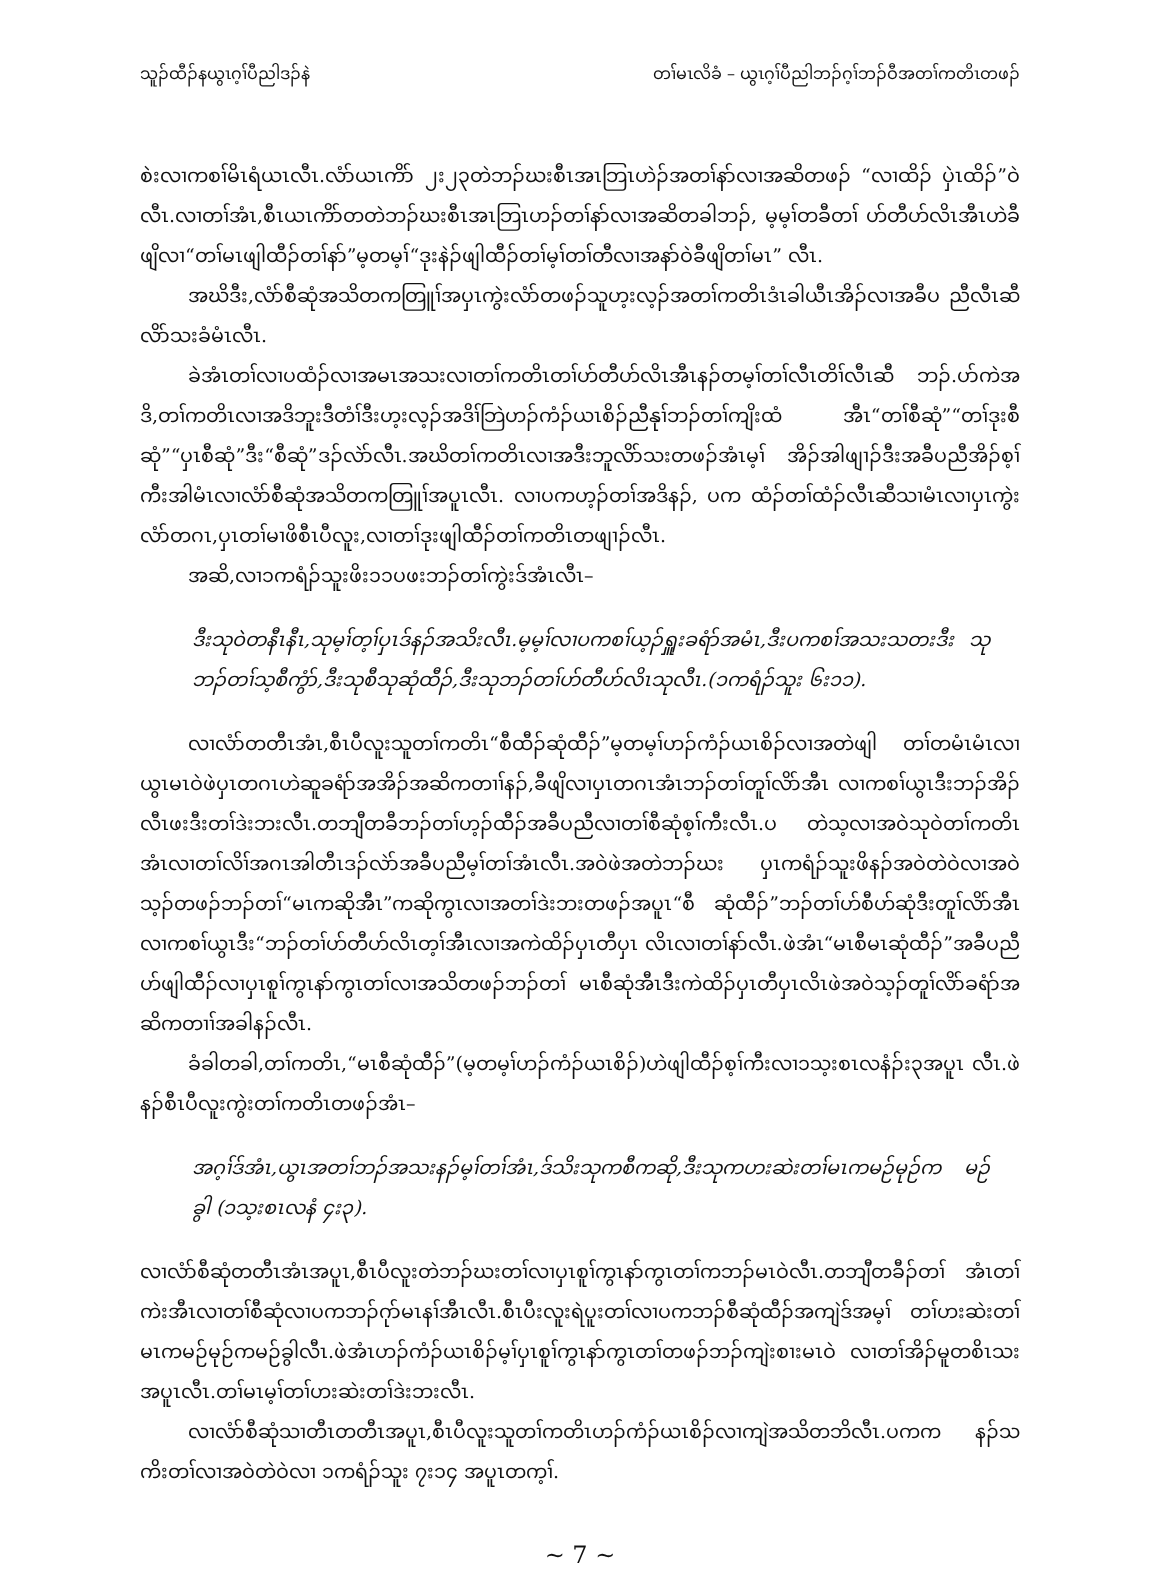သူၣ်ထီၣ်နယွၤဂ့ၢ်ပီညါဒၣ်နဲ တၢ်မၤလိခံ – ယွၤဂ့ၢ်ပီညါဘၣ်ဂ့ၢ်ဘၣ်ဝီအတၢ်ကတိၤတဖၣ်
စဲးလၢကစၢ်မိၤရံယၤလီၤ.လံာ်ယၤကိာ် ၂း၂၃တဲဘၣ်ဃးစီၤအၤဘြၤဟဲၣ်အတၢ်နာ်လၢအဆိတဖၣ် “လၢထိၣ် ပှဲၤထိၣ်”ဝဲလီၤ.လၢတၢ်အံၤ,စီၤယၤကိာ်တတဲဘၣ်ဃးစီၤအၤဘြၤဟၣ်တၢ်နာ်လၢအဆိတခါဘၣ်, မ့မ့ၢ်တခီတၢ် ဟ်တီဟ်လိၤအီၤဟဲခီဖျိလၢ“တၢ်မၤဖျါထီၣ်တၢ်နာ်”မ့တမ့ၢ်“ဒုးနဲၣ်ဖျါထီၣ်တၢ်မ့ၢ်တၢ်တီလၢအနာ်ဝဲခီဖျိတၢ်မၤ” လီၤ.
အဃိဒီး,လံာ်စီဆုံအသိတကတြူၢ်အပှၤကွဲးလံာ်တဖၣ်သူဟ့းလ့ၣ်အတၢ်ကတိၤဒံၤခါယီၤအိၣ်လၢအခီပ ညီလီၤဆီလိာ်သးခံမံၤလီၤ.
ခဲအံၤတၢ်လၢပထံၣ်လၢအမၤအသးလၢတၢ်ကတိၤတၢ်ဟ်တီဟ်လိၤအီၤနၣ်တမ့ၢ်တၢ်လီၤတိၢ်လီၤဆီ ဘၣ်.ပာ်ကဲအဒိ,တၢ်ကတိၤလၢအဒိဘူးဒီတံၢ်ဒီးဟ့းလ့ၣ်အဒိၢ်ဘြဲဟၣ်ကံၣ်ယၤစိၣ်ညီနုၢ်ဘၣ်တၢ်ကျိးထံ အီၤ“တၢ်စီဆုံ”“တၢ်ဒုးစီဆုံ”“ပှၤစီဆုံ”ဒီး“စီဆုံ”ဒၣ်လဲာ်လီၤ.အဃိတၢ်ကတိၤလၢအဒီးဘူလိာ်သးတဖၣ်အံၤမ့ၢ် အိၣ်အါဖျၢၣ်ဒီးအခီပညီအိၣ်စ့ၢ်ကီးအါမံၤလၢလံာ်စီဆုံအသိတကတြူၢ်အပူၤလီၤ. လၢပကဟ့ၣ်တၢ်အဒိနၣ်, ပက ထံၣ်တၢ်ထံၣ်လီၤဆီသၢမံၤလၢပှၤကွဲးလံာ်တဂၤ,ပှၤတၢ်မၢဖိစီၤပီလူး,လၢတၢ်ဒုးဖျါထီၣ်တၢ်ကတိၤတဖျၢၣ်လီၤ.
အဆိ,လၢ၁ကရံၣ်သူးဖိး၁၁ပဖးဘၣ်တၢ်ကွဲးဒ်အံၤလီၤ–
ဒီးသုဝဲတနီၤနီၤ,သုမ့ၢ်တ့ၢ်ပှၤဒ်နၣ်အသိးလီၤ.မ့မ့ၢ်လၢပကစၢ်ယ့ၣ်ရှူးခရံာ်အမံၤ,ဒီးပကစၢ်အသးသတးဒီး သုဘၣ်တၢ်သ့စီကွံာ်,ဒီးသုစီသုဆုံထီၣ်,ဒီးသုဘၣ်တၢ်ဟ်တီဟ်လိၤသုလီၤ.(၁ကရံၣ်သူး ၆း၁၁).
လၢလံာ်တတီၤအံၤ,စီၤပီလူးသူတၢ်ကတိၤ“စီထီၣ်ဆုံထီၣ်”မ့တမ့ၢ်ဟၣ်ကံၣ်ယၤစိၣ်လၢအတဲဖျါ တၢ်တမံၤမံၤလၢယွၤမၤဝဲဖဲပှၤတဂၤဟဲဆူခရံာ်အအိၣ်အဆိကတၢၢ်နၣ်,ခီဖျိလၢပှၤတဂၤအံၤဘၣ်တၢ်တူၢ်လိာ်အီၤ လၢကစၢ်ယွၤဒီးဘၣ်အိၣ်လီၤဖးဒီးတၢ်ဒဲးဘးလီၤ.တဘျီတခီဘၣ်တၢ်ဟ့ၣ်ထီၣ်အခီပညီလၢတၢ်စီဆုံစ့ၢ်ကီးလီၤ.ပ တဲသ့လၢအဝဲသုဝဲတၢ်ကတိၤအံၤလၢတၢ်လိၢ်အဂၤအါတီၤဒၣ်လဲာ်အခီပညီမ့ၢ်တၢ်အံၤလီၤ.အဝဲဖဲအတဲဘၣ်ဃး ပှၤကရံၣ်သူးဖိနၣ်အဝဲတဲဝဲလၢအဝဲသ့ၣ်တဖၣ်ဘၣ်တၢ်“မၤကဆိုအီၤ”ကဆိုကွၤလၢအတၢ်ဒဲးဘးတဖၣ်အပူၤ“စီ ဆုံထီၣ်”ဘၣ်တၢ်ဟ်စီဟ်ဆုံဒီးတူၢ်လိာ်အီၤလၢကစၢ်ယွၤဒီး“ဘၣ်တၢ်ဟ်တီဟ်လိၤတ့ၢ်အီၤလၢအကဲထိၣ်ပှၤတီပှၤ လိၤလၢတၢ်နာ်လီၤ.ဖဲအံၤ“မၤစီမၤဆုံထီၣ်”အခီပညီဟ်ဖျါထီၣ်လၢပှၤစူၢ်ကွၤနာ်ကွၤတၢ်လၢအသိတဖၣ်ဘၣ်တၢ် မၤစီဆုံအီၤဒီးကဲထိၣ်ပှၤတီပှၤလိၤဖဲအဝဲသ့ၣ်တူၢ်လိာ်ခရံာ်အဆိကတၢၢ်အခါနၣ်လီၤ.
ခံခါတခါ,တၢ်ကတိၤ,“မၤစီဆုံထီၣ်”(မ့တမ့ၢ်ဟၣ်ကံၣ်ယၤစိၣ်)ဟဲဖျါထီၣ်စ့ၢ်ကီးလၢ၁သ့းစၤလနံၣ်း၃အပူၤ လီၤ.ဖဲနၣ်စီၤပီလူးကွဲးတၢ်ကတိၤတဖၣ်အံၤ–
အဂ့ၢ်ဒ်အံၤ,ယွၤအတၢ်ဘၣ်အသးနၣ်မ့ၢ်တၢ်အံၤ,ဒ်သိးသုကစီကဆို,ဒီးသုကဟးဆဲးတၢ်မၤကမဉ်မုဉ်က မဉ်ခွါ (၁သ့းစၤလနံ ၄း၃).
လၢလံာ်စီဆုံတတီၤအံၤအပူၤ,စီၤပီလူးတဲဘၣ်ဃးတၢ်လၢပှၤစူၢ်ကွၤနာ်ကွၤတၢ်ကဘၣ်မၤဝဲလီၤ.တဘျီတခီၣ်တၢ် အံၤတၢ်ကဲးအီၤလၢတၢ်စီဆုံလၢပကဘၣ်ဂုာ်မၤနၢ်အီၤလီၤ.စီၤပီးလူးရဲပူးတၢ်လၢပကဘၣ်စီဆုံထီၣ်အကျဲဒ်အမ့ၢ် တၢ်ဟးဆဲးတၢ်မၤကမဉ်မုဉ်ကမဉ်ခွါလီၤ.ဖဲအံၤဟၣ်ကံၣ်ယၤစိၣ်မ့ၢ်ပှၤစူၢ်ကွၤနာ်ကွၤတၢ်တဖၣ်ဘၣ်ကျဲးစၢးမၤဝဲ လၢတၢ်အိၣ်မူတစိၤသးအပူၤလီၤ.တၢ်မၤမ့ၢ်တၢ်ဟးဆဲးတၢ်ဒဲးဘးလီၤ.
လၢလံာ်စီဆုံသၢတီၤတတီၤအပူၤ,စီၤပီလူးသူတၢ်ကတိၤဟၣ်ကံၣ်ယၤစိၣ်လၢကျဲအသိတဘိလီၤ.ပကက နၣ်သကိးတၢ်လၢအဝဲတဲဝဲလၢ ၁ကရံၣ်သူး ၇း၁၄ အပူၤတက့ၢ်.
~ 7 ~